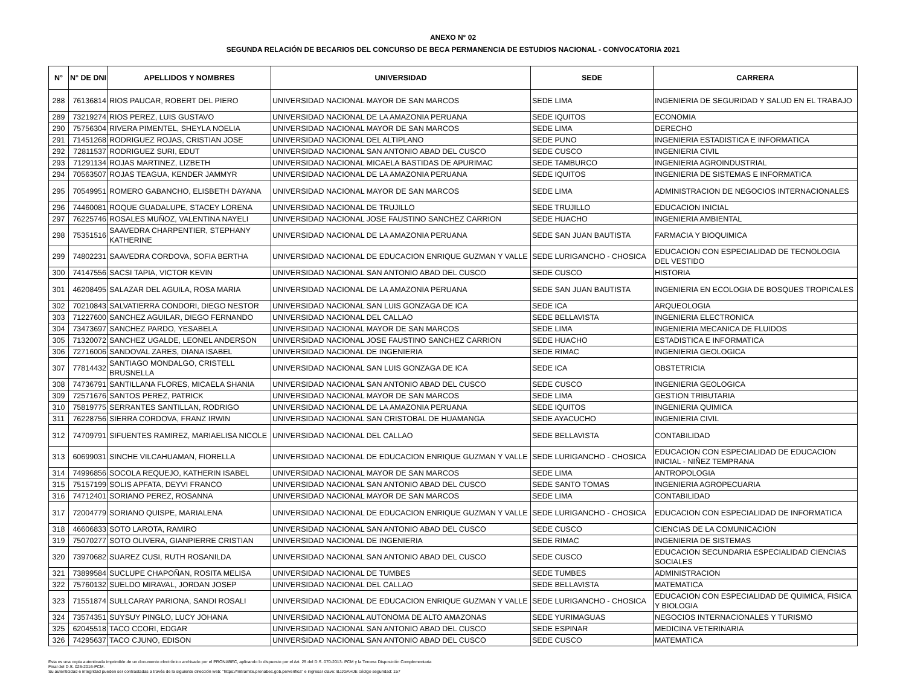ANEXO N° 02
SEGUNDA RELACIÓN DE BECARIOS DEL CONCURSO DE BECA PERMANENCIA DE ESTUDIOS NACIONAL - CONVOCATORIA 2021
| N° | N° DE DNI | APELLIDOS Y NOMBRES | UNIVERSIDAD | SEDE | CARRERA |
| --- | --- | --- | --- | --- | --- |
| 288 | 76136814 | RIOS PAUCAR, ROBERT DEL PIERO | UNIVERSIDAD NACIONAL MAYOR DE SAN MARCOS | SEDE LIMA | INGENIERIA DE SEGURIDAD Y SALUD EN EL TRABAJO |
| 289 | 73219274 | RIOS PEREZ, LUIS GUSTAVO | UNIVERSIDAD NACIONAL DE LA AMAZONIA PERUANA | SEDE IQUITOS | ECONOMIA |
| 290 | 75756304 | RIVERA PIMENTEL, SHEYLA NOELIA | UNIVERSIDAD NACIONAL MAYOR DE SAN MARCOS | SEDE LIMA | DERECHO |
| 291 | 71451268 | RODRIGUEZ ROJAS, CRISTIAN JOSE | UNIVERSIDAD NACIONAL DEL ALTIPLANO | SEDE PUNO | INGENIERIA ESTADISTICA E INFORMATICA |
| 292 | 72811537 | RODRIGUEZ SURI, EDUT | UNIVERSIDAD NACIONAL SAN ANTONIO ABAD DEL CUSCO | SEDE CUSCO | INGENIERIA CIVIL |
| 293 | 71291134 | ROJAS MARTINEZ, LIZBETH | UNIVERSIDAD NACIONAL MICAELA BASTIDAS DE APURIMAC | SEDE TAMBURCO | INGENIERIA AGROINDUSTRIAL |
| 294 | 70563507 | ROJAS TEAGUA, KENDER JAMMYR | UNIVERSIDAD NACIONAL DE LA AMAZONIA PERUANA | SEDE IQUITOS | INGENIERIA DE SISTEMAS E INFORMATICA |
| 295 | 70549951 | ROMERO GABANCHO, ELISBETH DAYANA | UNIVERSIDAD NACIONAL MAYOR DE SAN MARCOS | SEDE LIMA | ADMINISTRACION DE NEGOCIOS INTERNACIONALES |
| 296 | 74460081 | ROQUE GUADALUPE, STACEY LORENA | UNIVERSIDAD NACIONAL DE TRUJILLO | SEDE TRUJILLO | EDUCACION INICIAL |
| 297 | 76225746 | ROSALES MUÑOZ, VALENTINA NAYELI | UNIVERSIDAD NACIONAL JOSE FAUSTINO SANCHEZ CARRION | SEDE HUACHO | INGENIERIA AMBIENTAL |
| 298 | 75351516 | SAAVEDRA CHARPENTIER, STEPHANY KATHERINE | UNIVERSIDAD NACIONAL DE LA AMAZONIA PERUANA | SEDE SAN JUAN BAUTISTA | FARMACIA Y BIOQUIMICA |
| 299 | 74802231 | SAAVEDRA CORDOVA, SOFIA BERTHA | UNIVERSIDAD NACIONAL DE EDUCACION ENRIQUE GUZMAN Y VALLE | SEDE LURIGANCHO - CHOSICA | EDUCACION CON ESPECIALIDAD DE TECNOLOGIA DEL VESTIDO |
| 300 | 74147556 | SACSI TAPIA, VICTOR KEVIN | UNIVERSIDAD NACIONAL SAN ANTONIO ABAD DEL CUSCO | SEDE CUSCO | HISTORIA |
| 301 | 46208495 | SALAZAR DEL AGUILA, ROSA MARIA | UNIVERSIDAD NACIONAL DE LA AMAZONIA PERUANA | SEDE SAN JUAN BAUTISTA | INGENIERIA EN ECOLOGIA DE BOSQUES TROPICALES |
| 302 | 70210843 | SALVATIERRA CONDORI, DIEGO NESTOR | UNIVERSIDAD NACIONAL SAN LUIS GONZAGA DE ICA | SEDE ICA | ARQUEOLOGIA |
| 303 | 71227600 | SANCHEZ AGUILAR, DIEGO FERNANDO | UNIVERSIDAD NACIONAL DEL CALLAO | SEDE BELLAVISTA | INGENIERIA ELECTRONICA |
| 304 | 73473697 | SANCHEZ PARDO, YESABELA | UNIVERSIDAD NACIONAL MAYOR DE SAN MARCOS | SEDE LIMA | INGENIERIA MECANICA DE FLUIDOS |
| 305 | 71320072 | SANCHEZ UGALDE, LEONEL ANDERSON | UNIVERSIDAD NACIONAL JOSE FAUSTINO SANCHEZ CARRION | SEDE HUACHO | ESTADISTICA E INFORMATICA |
| 306 | 72716006 | SANDOVAL ZARES, DIANA ISABEL | UNIVERSIDAD NACIONAL DE INGENIERIA | SEDE RIMAC | INGENIERIA GEOLOGICA |
| 307 | 77814432 | SANTIAGO MONDALGO, CRISTELL BRUSNELLA | UNIVERSIDAD NACIONAL SAN LUIS GONZAGA DE ICA | SEDE ICA | OBSTETRICIA |
| 308 | 74736791 | SANTILLANA FLORES, MICAELA SHANIA | UNIVERSIDAD NACIONAL SAN ANTONIO ABAD DEL CUSCO | SEDE CUSCO | INGENIERIA GEOLOGICA |
| 309 | 72571676 | SANTOS PEREZ, PATRICK | UNIVERSIDAD NACIONAL MAYOR DE SAN MARCOS | SEDE LIMA | GESTION TRIBUTARIA |
| 310 | 75819775 | SERRANTES SANTILLAN, RODRIGO | UNIVERSIDAD NACIONAL DE LA AMAZONIA PERUANA | SEDE IQUITOS | INGENIERIA QUIMICA |
| 311 | 76228756 | SIERRA CORDOVA, FRANZ IRWIN | UNIVERSIDAD NACIONAL SAN CRISTOBAL DE HUAMANGA | SEDE AYACUCHO | INGENIERIA CIVIL |
| 312 | 74709791 | SIFUENTES RAMIREZ, MARIAELISA NICOLE | UNIVERSIDAD NACIONAL DEL CALLAO | SEDE BELLAVISTA | CONTABILIDAD |
| 313 | 60699031 | SINCHE VILCAHUAMAN, FIORELLA | UNIVERSIDAD NACIONAL DE EDUCACION ENRIQUE GUZMAN Y VALLE | SEDE LURIGANCHO - CHOSICA | EDUCACION CON ESPECIALIDAD DE EDUCACION INICIAL - NIÑEZ TEMPRANA |
| 314 | 74996856 | SOCOLA REQUEJO, KATHERIN ISABEL | UNIVERSIDAD NACIONAL MAYOR DE SAN MARCOS | SEDE LIMA | ANTROPOLOGIA |
| 315 | 75157199 | SOLIS APFATA, DEYVI FRANCO | UNIVERSIDAD NACIONAL SAN ANTONIO ABAD DEL CUSCO | SEDE SANTO TOMAS | INGENIERIA AGROPECUARIA |
| 316 | 74712401 | SORIANO PEREZ, ROSANNA | UNIVERSIDAD NACIONAL MAYOR DE SAN MARCOS | SEDE LIMA | CONTABILIDAD |
| 317 | 72004779 | SORIANO QUISPE, MARIALENA | UNIVERSIDAD NACIONAL DE EDUCACION ENRIQUE GUZMAN Y VALLE | SEDE LURIGANCHO - CHOSICA | EDUCACION CON ESPECIALIDAD DE INFORMATICA |
| 318 | 46606833 | SOTO LAROTA, RAMIRO | UNIVERSIDAD NACIONAL SAN ANTONIO ABAD DEL CUSCO | SEDE CUSCO | CIENCIAS DE LA COMUNICACION |
| 319 | 75070277 | SOTO OLIVERA, GIANPIERRE CRISTIAN | UNIVERSIDAD NACIONAL DE INGENIERIA | SEDE RIMAC | INGENIERIA DE SISTEMAS |
| 320 | 73970682 | SUAREZ CUSI, RUTH ROSANILDA | UNIVERSIDAD NACIONAL SAN ANTONIO ABAD DEL CUSCO | SEDE CUSCO | EDUCACION SECUNDARIA ESPECIALIDAD CIENCIAS SOCIALES |
| 321 | 73899584 | SUCLUPE CHAPOÑAN, ROSITA MELISA | UNIVERSIDAD NACIONAL DE TUMBES | SEDE TUMBES | ADMINISTRACION |
| 322 | 75760132 | SUELDO MIRAVAL, JORDAN JOSEP | UNIVERSIDAD NACIONAL DEL CALLAO | SEDE BELLAVISTA | MATEMATICA |
| 323 | 71551874 | SULLCARAY PARIONA, SANDI ROSALI | UNIVERSIDAD NACIONAL DE EDUCACION ENRIQUE GUZMAN Y VALLE | SEDE LURIGANCHO - CHOSICA | EDUCACION CON ESPECIALIDAD DE QUIMICA, FISICA Y BIOLOGIA |
| 324 | 73574351 | SUYSUY PINGLO, LUCY JOHANA | UNIVERSIDAD NACIONAL AUTONOMA DE ALTO AMAZONAS | SEDE YURIMAGUAS | NEGOCIOS INTERNACIONALES Y TURISMO |
| 325 | 62045518 | TACO CCORI, EDGAR | UNIVERSIDAD NACIONAL SAN ANTONIO ABAD DEL CUSCO | SEDE ESPINAR | MEDICINA VETERINARIA |
| 326 | 74295637 | TACO CJUNO, EDISON | UNIVERSIDAD NACIONAL SAN ANTONIO ABAD DEL CUSCO | SEDE CUSCO | MATEMATICA |
Esta es una copia autenticada imprimible de un documento electrónico archivado por el PRONABEC, aplicando lo dispuesto por el Art. 25 del D.S. 070-2013- PCM y la Tercera Disposición Complementaria
Final del D.S. 026-2016-PCM.
Su autenticidad e integridad pueden ser contrastadas a través de la siguiente dirección web: "https://mitramite.pronabec.gob.pe/verifica" e ingresar clave: BJJGAHJE código seguridad: 157